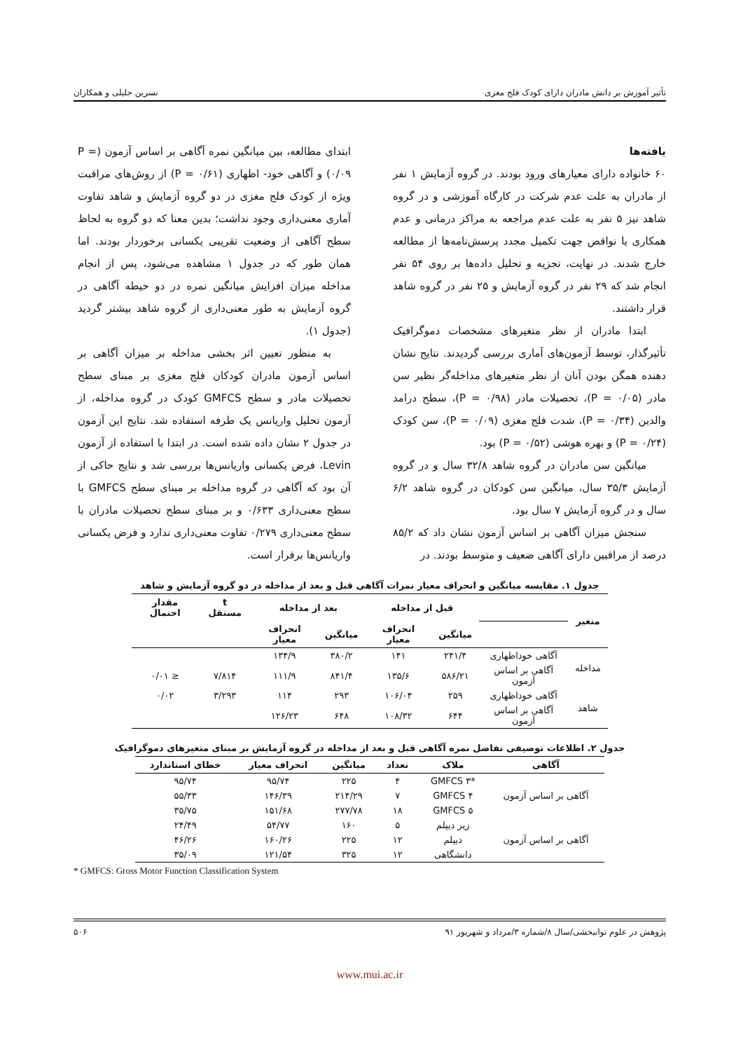تأثیر آموزش بر دانش مادران دارای کودک فلج مغزی نسرین جلیلی و همکاران
یافته‌ها
۶۰ خانواده دارای معیارهای ورود بودند. در گروه آزمایش ۱ نفر از مادران به علت عدم شرکت در کارگاه آموزشی و در گروه شاهد نیز ۵ نفر به علت عدم مراجعه به مراکز درمانی و عدم همکاری یا نواقص جهت تکمیل مجدد پرسش‌نامه‌ها از مطالعه خارج شدند. در نهایت، تجزیه و تحلیل داده‌ها بر روی ۵۴ نفر انجام شد که ۲۹ نفر در گروه آزمایش و ۲۵ نفر در گروه شاهد قرار داشتند.
ابتدا مادران از نظر متغیرهای مشخصات دموگرافیک تأثیرگذار، توسط آزمون‌های آماری بررسی گردیدند. نتایج نشان دهنده همگن بودن آنان از نظر متغیرهای مداخله‌گر نظیر سن مادر (P = ۰/۰۵)، تحصیلات مادر (P = ۰/۹۸)، سطح درامد والدین (P = ۰/۳۴)، شدت فلج مغزی (P = ۰/۰۹)، سن کودک (P = ۰/۲۴) و بهره هوشی (P = ۰/۵۲) بود.
میانگین سن مادران در گروه شاهد ۳۲/۸ سال و در گروه آزمایش ۳۵/۳ سال، میانگین سن کودکان در گروه شاهد ۶/۲ سال و در گروه آزمایش ۷ سال بود.
سنجش میزان آگاهی بر اساس آزمون نشان داد که ۸۵/۲ درصد از مراقبین دارای آگاهی ضعیف و متوسط بودند. در
ابتدای مطالعه، بین میانگین نمره آگاهی بر اساس آزمون (P = ۰/۰۹) و آگاهی خود- اظهاری (P = ۰/۶۱) از روش‌های مراقبت ویژه از کودک فلج مغزی در دو گروه آزمایش و شاهد تفاوت آماری معنی‌داری وجود نداشت؛ بدین معنا که دو گروه به لحاظ سطح آگاهی از وضعیت تقریبی یکسانی برخوردار بودند. اما همان طور که در جدول ۱ مشاهده می‌شود، پس از انجام مداخله میزان افزایش میانگین نمره در دو حیطه آگاهی در گروه آزمایش به طور معنی‌داری از گروه شاهد بیشتر گردید (جدول ۱).
به منظور تعیین اثر بخشی مداخله بر میزان آگاهی بر اساس آزمون مادران کودکان فلج مغزی بر مبنای سطح تحصیلات مادر و سطح GMFCS کودک در گروه مداخله، از آزمون تحلیل واریانس یک طرفه استفاده شد. نتایج این آزمون در جدول ۲ نشان داده شده است. در ابتدا با استفاده از آزمون Levin، فرض یکسانی واریانس‌ها بررسی شد و نتایج حاکی از آن بود که آگاهی در گروه مداخله بر مبنای سطح GMFCS با سطح معنی‌داری ۰/۶۳۳ و بر مبنای سطح تحصیلات مادران با سطح معنی‌داری ۰/۲۷۹ تفاوت معنی‌داری ندارد و فرض یکسانی واریانس‌ها برقرار است.
جدول ۱. مقایسه میانگین و انحراف معیار نمرات آگاهی قبل و بعد از مداخله در دو گروه آزمایش و شاهد
| متغیر | | قبل از مداخله | | بعد از مداخله | | t مستقل | مقدار احتمال |
| --- | --- | --- | --- | --- | --- | --- | --- |
| | | میانگین | انحراف معیار | میانگین | انحراف معیار | | |
| مداخله | آگاهی خوداظهاری | ۲۴۱/۴ | ۱۴۱ | ۳۸۰/۲ | ۱۳۴/۹ | | |
| | آگاهی بر اساس آزمون | ۵۸۶/۲۱ | ۱۳۵/۶ | ۸۴۱/۴ | ۱۱۱/۹ | ۷/۸۱۴ | ≤ ۰/۰۱ |
| شاهد | آگاهی خوداظهاری | ۲۵۹ | ۱۰۶/۰۴ | ۲۹۳ | ۱۱۴ | ۳/۲۹۳ | ۰/۰۲ |
| | آگاهی بر اساس آزمون | ۶۴۴ | ۱۰۸/۳۲ | ۶۴۸ | ۱۲۶/۲۳ | | |
جدول ۲. اطلاعات توصیفی تفاضل نمره آگاهی قبل و بعد از مداخله در گروه آزمایش بر مبنای متغیرهای دموگرافیک
| آگاهی | ملاک | تعداد | میانگین | انحراف معیار | خطای استاندارد |
| --- | --- | --- | --- | --- | --- |
| آگاهی بر اساس آزمون | *GMFCS ۳ | ۴ | ۲۲۵ | ۹۵/۷۴ | ۹۵/۷۴ |
| | GMFCS ۴ | ۷ | ۲۱۴/۲۹ | ۱۴۶/۳۹ | ۵۵/۳۳ |
| | GMFCS ۵ | ۱۸ | ۲۷۷/۷۸ | ۱۵۱/۶۸ | ۳۵/۷۵ |
| آگاهی بر اساس آزمون | زیر دیپلم | ۵ | ۱۶۰ | ۵۴/۷۷ | ۲۴/۴۹ |
| | دیپلم | ۱۲ | ۲۲۵ | ۱۶۰/۲۶ | ۴۶/۲۶ |
| | دانشگاهی | ۱۲ | ۳۲۵ | ۱۲۱/۵۴ | ۳۵/۰۹ |
* GMFCS: Gross Motor Function Classification System
پژوهش در علوم توانبخشی/سال ۸/شماره ۳/مرداد و شهریور ۹۱ ۵۰۶
www.mui.ac.ir